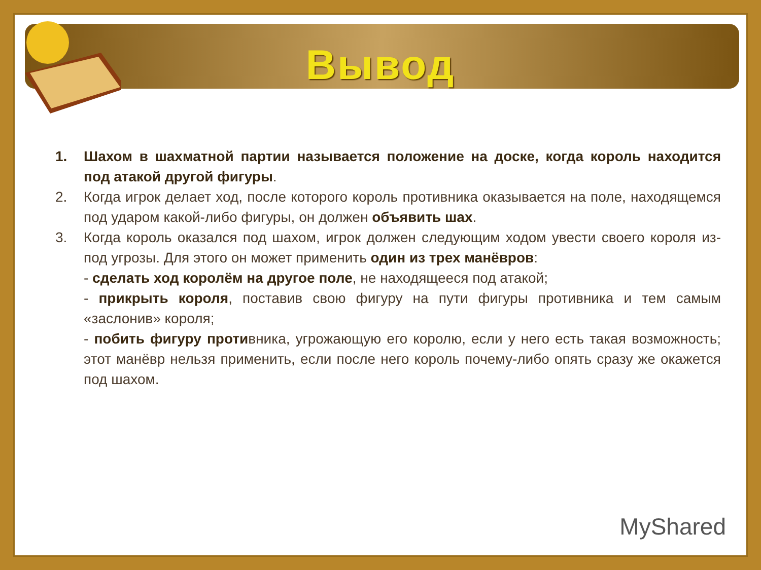Вывод
1. Шахом в шахматной партии называется положение на доске, когда король находится под атакой другой фигуры.
2. Когда игрок делает ход, после которого король противника оказывается на поле, находящемся под ударом какой-либо фигуры, он должен объявить шах.
3. Когда король оказался под шахом, игрок должен следующим ходом увести своего короля из-под угрозы. Для этого он может применить один из трех манёвров:
- сделать ход королём на другое поле, не находящееся под атакой;
- прикрыть короля, поставив свою фигуру на пути фигуры противника и тем самым «заслонив» короля;
- побить фигуру противника, угрожающую его королю, если у него есть такая возможность; этот манёвр нельзя применить, если после него король почему-либо опять сразу же окажется под шахом.
MyShared